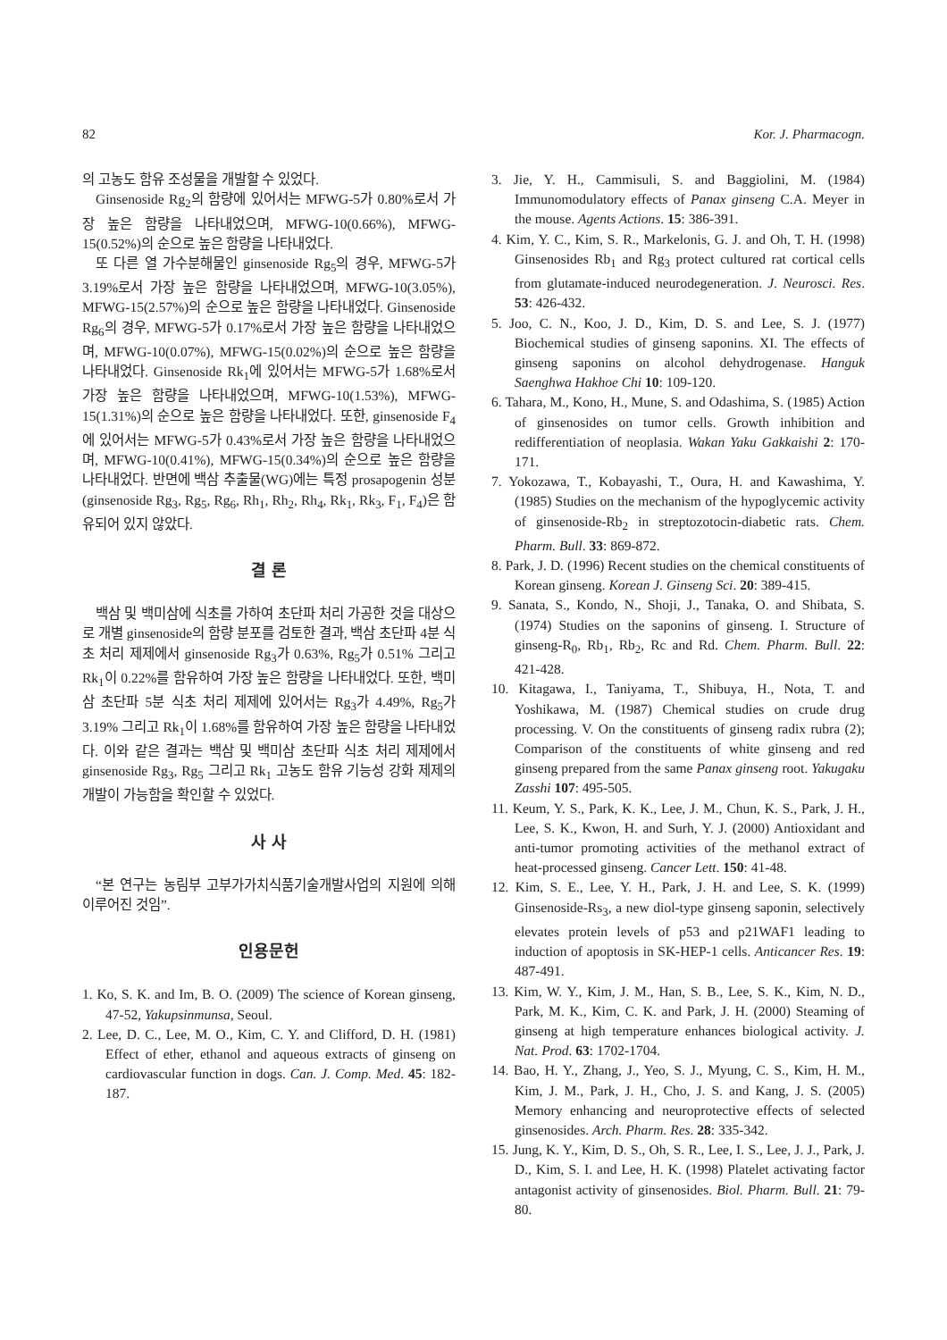82 Kor. J. Pharmacogn.
의 고농도 함유 조성물을 개발할 수 있었다.
Ginsenoside Rg<sub>2</sub>의 함량에 있어서는 MFWG-5가 0.80%로서 가장 높은 함량을 나타내었으며, MFWG-10(0.66%), MFWG-15(0.52%)의 순으로 높은 함량을 나타내었다.
또 다른 열 가수분해물인 ginsenoside Rg<sub>5</sub>의 경우, MFWG-5가 3.19%로서 가장 높은 함량을 나타내었으며, MFWG-10(3.05%), MFWG-15(2.57%)의 순으로 높은 함량을 나타내었다. Ginsenoside Rg<sub>6</sub>의 경우, MFWG-5가 0.17%로서 가장 높은 함량을 나타내었으며, MFWG-10(0.07%), MFWG-15(0.02%)의 순으로 높은 함량을 나타내었다. Ginsenoside Rk<sub>1</sub>에 있어서는 MFWG-5가 1.68%로서 가장 높은 함량을 나타내었으며, MFWG-10(1.53%), MFWG-15(1.31%)의 순으로 높은 함량을 나타내었다. 또한, ginsenoside F<sub>4</sub>에 있어서는 MFWG-5가 0.43%로서 가장 높은 함량을 나타내었으며, MFWG-10(0.41%), MFWG-15(0.34%)의 순으로 높은 함량을 나타내었다. 반면에 백삼 추출물(WG)에는 특정 prosapogenin 성분(ginsenoside Rg<sub>3</sub>, Rg<sub>5</sub>, Rg<sub>6</sub>, Rh<sub>1</sub>, Rh<sub>2</sub>, Rh<sub>4</sub>, Rk<sub>1</sub>, Rk<sub>3</sub>, F<sub>1</sub>, F<sub>4</sub>)은 함유되어 있지 않았다.
결 론
백삼 및 백미삼에 식초를 가하여 초단파 처리 가공한 것을 대상으로 개별 ginsenoside의 함량 분포를 검토한 결과, 백삼 초단파 4분 식초 처리 제제에서 ginsenoside Rg<sub>3</sub>가 0.63%, Rg<sub>5</sub>가 0.51% 그리고 Rk<sub>1</sub>이 0.22%를 함유하여 가장 높은 함량을 나타내었다. 또한, 백미삼 초단파 5분 식초 처리 제제에 있어서는 Rg<sub>3</sub>가 4.49%, Rg<sub>5</sub>가 3.19% 그리고 Rk<sub>1</sub>이 1.68%를 함유하여 가장 높은 함량을 나타내었다. 이와 같은 결과는 백삼 및 백미삼 초단파 식초 처리 제제에서 ginsenoside Rg<sub>3</sub>, Rg<sub>5</sub> 그리고 Rk<sub>1</sub> 고농도 함유 기능성 강화 제제의 개발이 가능함을 확인할 수 있었다.
사 사
“본 연구는 농림부 고부가가치식품기술개발사업의 지원에 의해 이루어진 것임”.
인용문헌
1. Ko, S. K. and Im, B. O. (2009) The science of Korean ginseng, 47-52, Yakupsinmunsa, Seoul.
2. Lee, D. C., Lee, M. O., Kim, C. Y. and Clifford, D. H. (1981) Effect of ether, ethanol and aqueous extracts of ginseng on cardiovascular function in dogs. Can. J. Comp. Med. 45: 182-187.
3. Jie, Y. H., Cammisuli, S. and Baggiolini, M. (1984) Immunomodulatory effects of Panax ginseng C.A. Meyer in the mouse. Agents Actions. 15: 386-391.
4. Kim, Y. C., Kim, S. R., Markelonis, G. J. and Oh, T. H. (1998) Ginsenosides Rb<sub>1</sub> and Rg<sub>3</sub> protect cultured rat cortical cells from glutamate-induced neurodegeneration. J. Neurosci. Res. 53: 426-432.
5. Joo, C. N., Koo, J. D., Kim, D. S. and Lee, S. J. (1977) Biochemical studies of ginseng saponins. XI. The effects of ginseng saponins on alcohol dehydrogenase. Hanguk Saenghwa Hakhoe Chi 10: 109-120.
6. Tahara, M., Kono, H., Mune, S. and Odashima, S. (1985) Action of ginsenosides on tumor cells. Growth inhibition and redifferentiation of neoplasia. Wakan Yaku Gakkaishi 2: 170-171.
7. Yokozawa, T., Kobayashi, T., Oura, H. and Kawashima, Y. (1985) Studies on the mechanism of the hypoglycemic activity of ginsenoside-Rb<sub>2</sub> in streptozotocin-diabetic rats. Chem. Pharm. Bull. 33: 869-872.
8. Park, J. D. (1996) Recent studies on the chemical constituents of Korean ginseng. Korean J. Ginseng Sci. 20: 389-415.
9. Sanata, S., Kondo, N., Shoji, J., Tanaka, O. and Shibata, S. (1974) Studies on the saponins of ginseng. I. Structure of ginseng-R<sub>0</sub>, Rb<sub>1</sub>, Rb<sub>2</sub>, Rc and Rd. Chem. Pharm. Bull. 22: 421-428.
10. Kitagawa, I., Taniyama, T., Shibuya, H., Nota, T. and Yoshikawa, M. (1987) Chemical studies on crude drug processing. V. On the constituents of ginseng radix rubra (2); Comparison of the constituents of white ginseng and red ginseng prepared from the same Panax ginseng root. Yakugaku Zasshi 107: 495-505.
11. Keum, Y. S., Park, K. K., Lee, J. M., Chun, K. S., Park, J. H., Lee, S. K., Kwon, H. and Surh, Y. J. (2000) Antioxidant and anti-tumor promoting activities of the methanol extract of heat-processed ginseng. Cancer Lett. 150: 41-48.
12. Kim, S. E., Lee, Y. H., Park, J. H. and Lee, S. K. (1999) Ginsenoside-Rs<sub>3</sub>, a new diol-type ginseng saponin, selectively elevates protein levels of p53 and p21WAF1 leading to induction of apoptosis in SK-HEP-1 cells. Anticancer Res. 19: 487-491.
13. Kim, W. Y., Kim, J. M., Han, S. B., Lee, S. K., Kim, N. D., Park, M. K., Kim, C. K. and Park, J. H. (2000) Steaming of ginseng at high temperature enhances biological activity. J. Nat. Prod. 63: 1702-1704.
14. Bao, H. Y., Zhang, J., Yeo, S. J., Myung, C. S., Kim, H. M., Kim, J. M., Park, J. H., Cho, J. S. and Kang, J. S. (2005) Memory enhancing and neuroprotective effects of selected ginsenosides. Arch. Pharm. Res. 28: 335-342.
15. Jung, K. Y., Kim, D. S., Oh, S. R., Lee, I. S., Lee, J. J., Park, J. D., Kim, S. I. and Lee, H. K. (1998) Platelet activating factor antagonist activity of ginsenosides. Biol. Pharm. Bull. 21: 79-80.